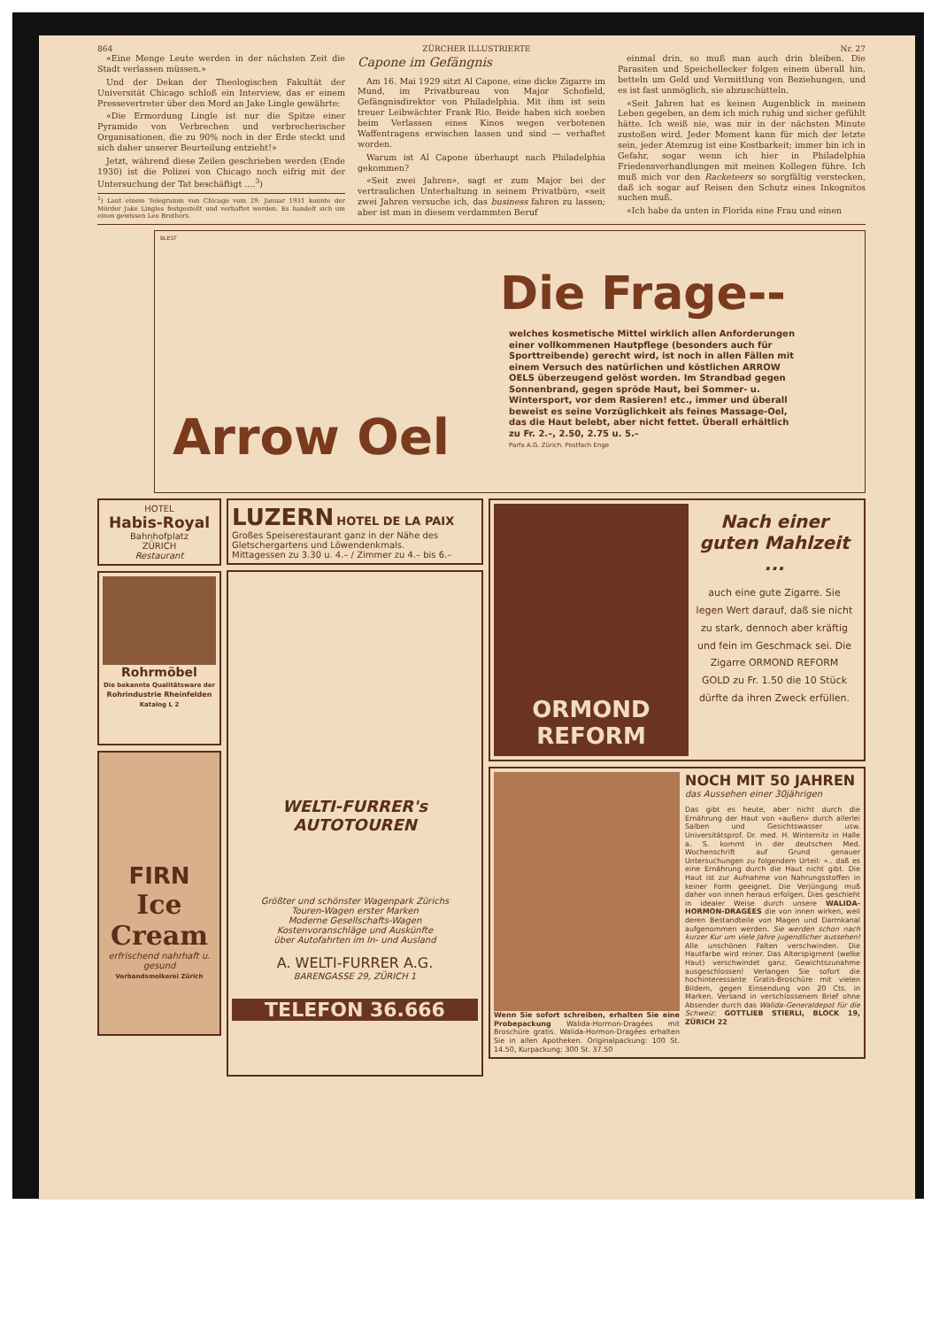864 ZÜRCHER ILLUSTRIERTE Nr. 27
«Eine Menge Leute werden in der nächsten Zeit die Stadt verlassen müssen.»
Und der Dekan der Theologischen Fakultät der Universität Chicago schloß ein Interview, das er einem Pressevertreter über den Mord an Jake Lingle gewährte:
«Die Ermordung Lingle ist nur die Spitze einer Pyramide von Verbrechen und verbrecherischer Organisationen, die zu 90% noch in der Erde steckt und sich daher unserer Beurteilung entzieht!»
Jetzt, während diese Zeilen geschrieben werden (Ende 1930) ist die Polizei von Chicago noch eifrig mit der Untersuchung der Tat beschäftigt ....<sup>3</sup>)
<sup>3</sup>) Laut einem Telegramm von Chicago vom 29. Januar 1931 konnte der Mörder Jake Lingles festgestellt und verhaftet werden. Es handelt sich um einen gewissen Leo Brothers.
Capone im Gefängnis
Am 16. Mai 1929 sitzt Al Capone, eine dicke Zigarre im Mund, im Privatbureau von Major Schofield, Gefängnisdirektor von Philadelphia. Mit ihm ist sein treuer Leibwächter Frank Rio. Beide haben sich soeben beim Verlassen eines Kinos wegen verbotenen Waffentragens erwischen lassen und sind — verhaftet worden.
Warum ist Al Capone überhaupt nach Philadelphia gekommen?
«Seit zwei Jahren», sagt er zum Major bei der vertraulichen Unterhaltung in seinem Privatbüro, «seit zwei Jahren versuche ich, das business fahren zu lassen; aber ist man in diesem verdammten Beruf
einmal drin, so muß man auch drin bleiben. Die Parasiten und Speichellecker folgen einem überall hin, betteln um Geld und Vermittlung von Beziehungen, und es ist fast unmöglich, sie abzuschütteln.
«Seit Jahren hat es keinen Augenblick in meinem Leben gegeben, an dem ich mich ruhig und sicher gefühlt hätte. Ich weiß nie, was mir in der nächsten Minute zustoßen wird. Jeder Moment kann für mich der letzte sein, jeder Atemzug ist eine Kostbarkeit; immer bin ich in Gefahr, sogar wenn ich hier in Philadelphia Friedensverhandlungen mit meinen Kollegen führe. Ich muß mich vor den Racketeers so sorgfältig verstecken, daß ich sogar auf Reisen den Schutz eines Inkognitos suchen muß.
«Ich habe da unten in Florida eine Frau und einen
BLEST
Die Frage--
welches kosmetische Mittel wirklich allen Anforderungen einer vollkommenen Hautpflege (besonders auch für Sporttreibende) gerecht wird, ist noch in allen Fällen mit einem Versuch des natürlichen und köstlichen ARROW OELS überzeugend gelöst worden. Im Strandbad gegen Sonnenbrand, gegen spröde Haut, bei Sommer- u. Wintersport, vor dem Rasieren! etc., immer und überall beweist es seine Vorzüglichkeit als feines Massage-Oel, das die Haut belebt, aber nicht fettet. Überall erhältlich zu Fr. 2.–, 2.50, 2.75 u. 5.–
Parfa A.G. Zürich. Postfach Enge
Arrow Oel
HOTEL
Habis-Royal
Bahnhofplatz
ZÜRICH
Restaurant
Rohrmöbel
Die bekannte Qualitätsware der
Rohrindustrie Rheinfelden
Katalog L 2
FIRN
Ice Cream
erfrischend nahrhaft u. gesund
Verbandsmolkerei Zürich
LUZERN HOTEL DE LA PAIX
Großes Speiserestaurant ganz in der Nähe des Gletschergartens und Löwendenkmals.
Mittagessen zu 3.30 u. 4.– / Zimmer zu 4.– bis 6.–
WELTI-FURRER's
AUTOTOUREN
Größter und schönster Wagenpark Zürichs
Touren-Wagen erster Marken
Moderne Gesellschafts-Wagen
Kostenvoranschläge und Auskünfte
über Autofahrten im In- und Ausland
A. WELTI-FURRER A.G.
BARENGASSE 29, ZÜRICH 1
TELEFON 36.666
ORMOND
REFORM
Nach einer guten Mahlzeit ...
auch eine gute Zigarre. Sie legen Wert darauf, daß sie nicht zu stark, dennoch aber kräftig und fein im Geschmack sei. Die Zigarre ORMOND REFORM GOLD zu Fr. 1.50 die 10 Stück dürfte da ihren Zweck erfüllen.
Wenn Sie sofort schreiben, erhalten Sie eine Probepackung Walida-Hormon-Dragées mit Broschüre gratis. Walida-Hormon-Dragées erhalten Sie in allen Apotheken. Originalpackung: 100 St. 14.50, Kurpackung: 300 St. 37.50
NOCH MIT 50 JAHREN
das Aussehen einer 30jährigen
Das gibt es heute, aber nicht durch die Ernährung der Haut von «außen» durch allerlei Salben und Gesichtswasser usw. Universitätsprof. Dr. med. H. Winternitz in Halle a. S. kommt in der deutschen Med. Wochenschrift auf Grund genauer Untersuchungen zu folgendem Urteil: «.. daß es eine Ernährung durch die Haut nicht gibt. Die Haut ist zur Aufnahme von Nahrungsstoffen in keiner Form geeignet. Die Verjüngung muß daher von innen heraus erfolgen. Dies geschieht in idealer Weise durch unsere WALIDA-HORMON-DRAGÉES die von innen wirken, weil deren Bestandteile von Magen und Darmkanal aufgenommen werden. Sie werden schon nach kurzer Kur um viele Jahre jugendlicher aussehen! Alle unschönen Falten verschwinden. Die Hautfarbe wird reiner. Das Alterspigment (welke Haut) verschwindet ganz. Gewichtszunahme ausgeschlossen! Verlangen Sie sofort die hochinteressante Gratis-Broschüre mit vielen Bildern, gegen Einsendung von 20 Cts. in Marken. Versand in verschlossenem Brief ohne Absender durch das Walida-Generaldepot für die Schweiz: GOTTLIEB STIERLI, BLOCK 19, ZÜRICH 22